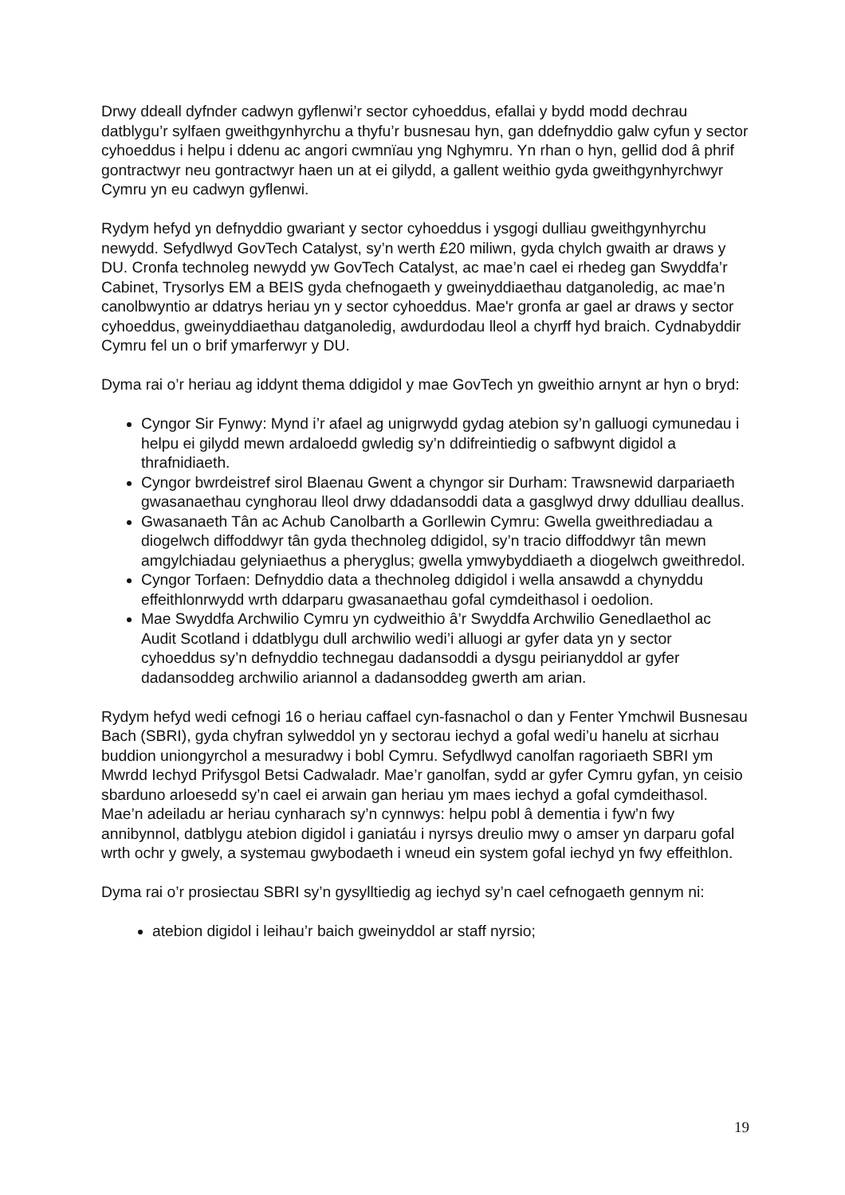Drwy ddeall dyfnder cadwyn gyflenwi’r sector cyhoeddus, efallai y bydd modd dechrau datblygu’r sylfaen gweithgynhyrchu a thyfu’r busnesau hyn, gan ddefnyddio galw cyfun y sector cyhoeddus i helpu i ddenu ac angori cwmnïau yng Nghymru. Yn rhan o hyn, gellid dod â phrif gontractwyr neu gontractwyr haen un at ei gilydd, a gallent weithio gyda gweithgynhyrchwyr Cymru yn eu cadwyn gyflenwi.
Rydym hefyd yn defnyddio gwariant y sector cyhoeddus i ysgogi dulliau gweithgynhyrchu newydd. Sefydlwyd GovTech Catalyst, sy’n werth £20 miliwn, gyda chylch gwaith ar draws y DU. Cronfa technoleg newydd yw GovTech Catalyst, ac mae’n cael ei rhedeg gan Swyddfa’r Cabinet, Trysorlys EM a BEIS gyda chefnogaeth y gweinyddiaethau datganoledig, ac mae’n canolbwyntio ar ddatrys heriau yn y sector cyhoeddus. Mae'r gronfa ar gael ar draws y sector cyhoeddus, gweinyddiaethau datganoledig, awdurdodau lleol a chyrff hyd braich. Cydnabyddir Cymru fel un o brif ymarferwyr y DU.
Dyma rai o’r heriau ag iddynt thema ddigidol y mae GovTech yn gweithio arnynt ar hyn o bryd:
Cyngor Sir Fynwy: Mynd i’r afael ag unigrwydd gydag atebion sy’n galluogi cymunedau i helpu ei gilydd mewn ardaloedd gwledig sy’n ddifreintiedig o safbwynt digidol a thrafnidiaeth.
Cyngor bwrdeistref sirol Blaenau Gwent a chyngor sir Durham: Trawsnewid darpariaeth gwasanaethau cynghorau lleol drwy ddadansoddi data a gasglwyd drwy ddulliau deallus.
Gwasanaeth Tân ac Achub Canolbarth a Gorllewin Cymru: Gwella gweithrediadau a diogelwch diffoddwyr tân gyda thechnoleg ddigidol, sy’n tracio diffoddwyr tân mewn amgylchiadau gelyniaethus a pheryglus; gwella ymwybyddiaeth a diogelwch gweithredol.
Cyngor Torfaen: Defnyddio data a thechnoleg ddigidol i wella ansawdd a chynyddu effeithlonrwydd wrth ddarparu gwasanaethau gofal cymdeithasol i oedolion.
Mae Swyddfa Archwilio Cymru yn cydweithio â’r Swyddfa Archwilio Genedlaethol ac Audit Scotland i ddatblygu dull archwilio wedi’i alluogi ar gyfer data yn y sector cyhoeddus sy’n defnyddio technegau dadansoddi a dysgu peirianyddol ar gyfer dadansoddeg archwilio ariannol a dadansoddeg gwerth am arian.
Rydym hefyd wedi cefnogi 16 o heriau caffael cyn-fasnachol o dan y Fenter Ymchwil Busnesau Bach (SBRI), gyda chyfran sylweddol yn y sectorau iechyd a gofal wedi’u hanelu at sicrhau buddion uniongyrchol a mesuradwy i bobl Cymru. Sefydlwyd canolfan ragoriaeth SBRI ym Mwrdd Iechyd Prifysgol Betsi Cadwaladr. Mae’r ganolfan, sydd ar gyfer Cymru gyfan, yn ceisio sbarduno arloesedd sy’n cael ei arwain gan heriau ym maes iechyd a gofal cymdeithasol. Mae’n adeiladu ar heriau cynharach sy’n cynnwys: helpu pobl â dementia i fyw’n fwy annibynnol, datblygu atebion digidol i ganiatáu i nyrsys dreulio mwy o amser yn darparu gofal wrth ochr y gwely, a systemau gwybodaeth i wneud ein system gofal iechyd yn fwy effeithlon.
Dyma rai o’r prosiectau SBRI sy’n gysylltiedig ag iechyd sy’n cael cefnogaeth gennym ni:
atebion digidol i leihau’r baich gweinyddol ar staff nyrsio;
19